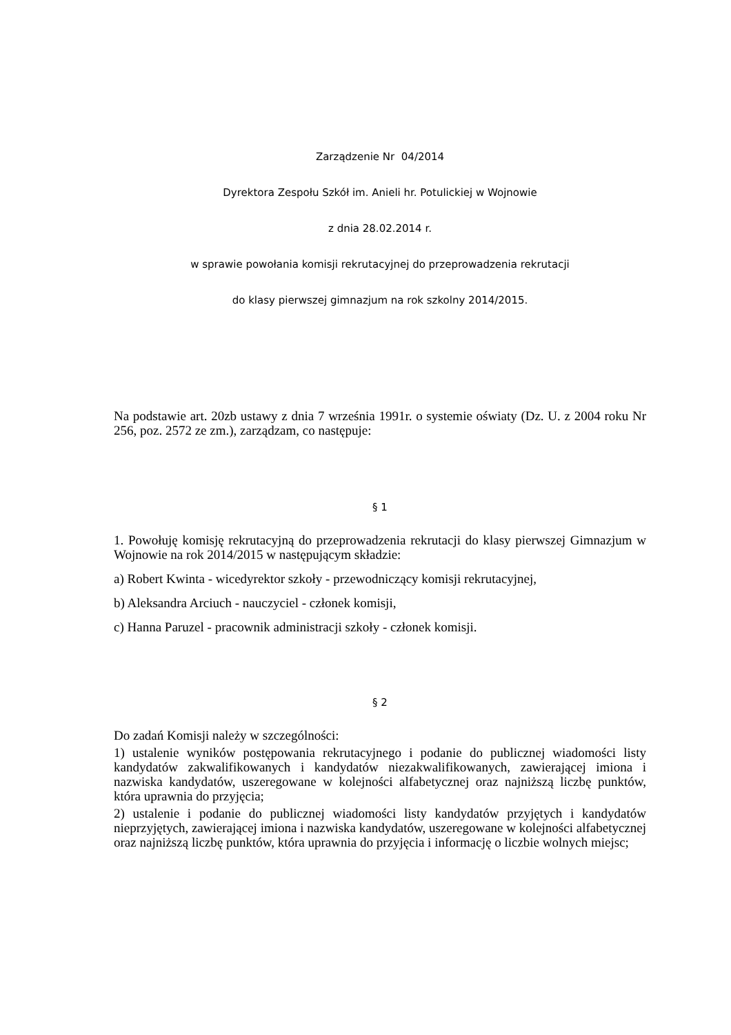Zarządzenie Nr 04/2014
Dyrektora Zespołu Szkół im. Anieli hr. Potulickiej w Wojnowie
z dnia 28.02.2014 r.
w sprawie powołania komisji rekrutacyjnej do przeprowadzenia rekrutacji
do klasy pierwszej gimnazjum na rok szkolny 2014/2015.
Na podstawie art. 20zb ustawy z dnia 7 września 1991r. o systemie oświaty (Dz. U. z 2004 roku Nr 256, poz. 2572 ze zm.), zarządzam, co następuje:
§ 1
1. Powołuję komisję rekrutacyjną do przeprowadzenia rekrutacji do klasy pierwszej Gimnazjum w Wojnowie na rok 2014/2015 w następującym składzie:
a) Robert Kwinta - wicedyrektor szkoły - przewodniczący komisji rekrutacyjnej,
b) Aleksandra Arciuch - nauczyciel - członek komisji,
c) Hanna Paruzel - pracownik administracji szkoły - członek komisji.
§ 2
Do zadań Komisji należy w szczególności:
1) ustalenie wyników postępowania rekrutacyjnego i podanie do publicznej wiadomości listy kandydatów zakwalifikowanych i kandydatów niezakwalifikowanych, zawierającej imiona i nazwiska kandydatów, uszeregowane w kolejności alfabetycznej oraz najniższą liczbę punktów, która uprawnia do przyjęcia;
2) ustalenie i podanie do publicznej wiadomości listy kandydatów przyjętych i kandydatów nieprzyjętych, zawierającej imiona i nazwiska kandydatów, uszeregowane w kolejności alfabetycznej oraz najniższą liczbę punktów, która uprawnia do przyjęcia i informację o liczbie wolnych miejsc;